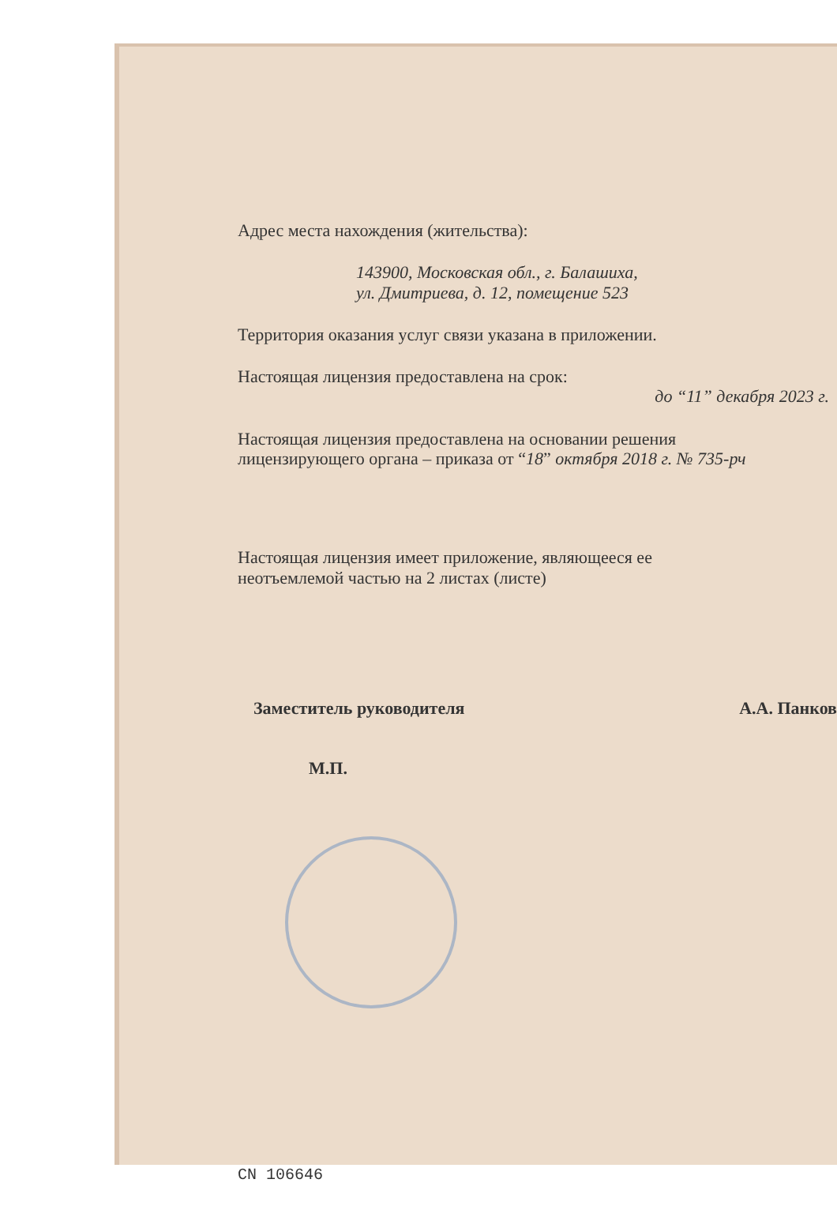Адрес места нахождения (жительства):
143900, Московская обл., г. Балашиха,
ул. Дмитриева, д. 12, помещение 523
Территория оказания услуг связи указана в приложении.
Настоящая лицензия предоставлена на срок:
до “11” декабря 2023 г.
Настоящая лицензия предоставлена на основании решения
лицензирующего органа – приказа от “18” октября 2018 г. № 735-рч
Настоящая лицензия имеет приложение, являющееся ее
неотъемлемой частью на 2 листах (листе)
Заместитель руководителя А.А. Панков
М.П.
CN 106646